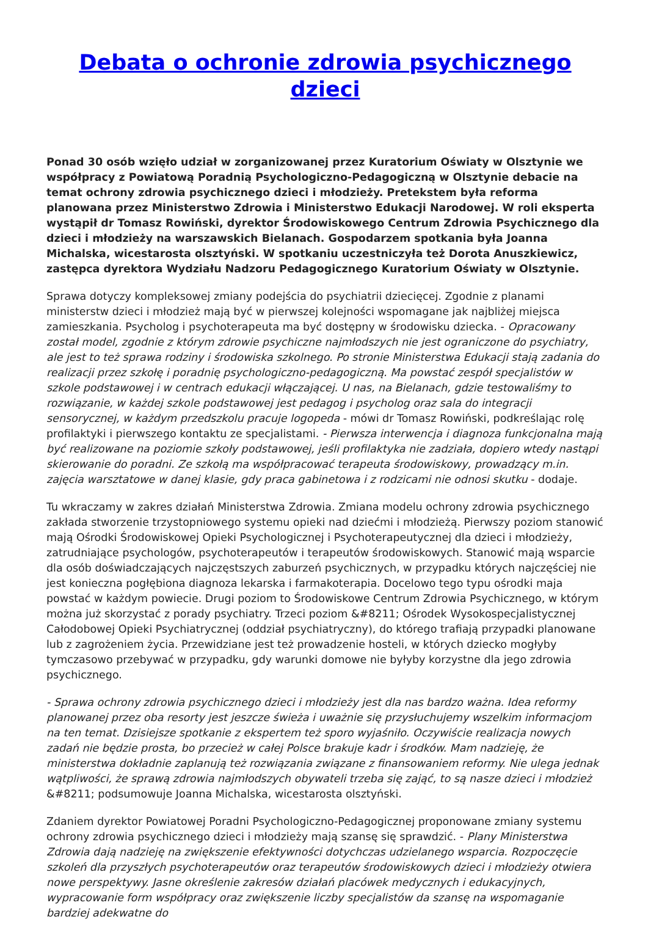Debata o ochronie zdrowia psychicznego dzieci
Ponad 30 osób wzięło udział w zorganizowanej przez Kuratorium Oświaty w Olsztynie we współpracy z Powiatową Poradnią Psychologiczno-Pedagogiczną w Olsztynie debacie na temat ochrony zdrowia psychicznego dzieci i młodzieży. Pretekstem była reforma planowana przez Ministerstwo Zdrowia i Ministerstwo Edukacji Narodowej. W roli eksperta wystąpił dr Tomasz Rowiński, dyrektor Środowiskowego Centrum Zdrowia Psychicznego dla dzieci i młodzieży na warszawskich Bielanach. Gospodarzem spotkania była Joanna Michalska, wicestarosta olsztyński. W spotkaniu uczestniczyła też Dorota Anuszkiewicz, zastępca dyrektora Wydziału Nadzoru Pedagogicznego Kuratorium Oświaty w Olsztynie.
Sprawa dotyczy kompleksowej zmiany podejścia do psychiatrii dziecięcej. Zgodnie z planami ministerstw dzieci i młodzież mają być w pierwszej kolejności wspomagane jak najbliżej miejsca zamieszkania. Psycholog i psychoterapeuta ma być dostępny w środowisku dziecka. - Opracowany został model, zgodnie z którym zdrowie psychiczne najmłodszych nie jest ograniczone do psychiatry, ale jest to też sprawa rodziny i środowiska szkolnego. Po stronie Ministerstwa Edukacji stają zadania do realizacji przez szkołę i poradnię psychologiczno-pedagogiczną. Ma powstać zespół specjalistów w szkole podstawowej i w centrach edukacji włączającej. U nas, na Bielanach, gdzie testowaliśmy to rozwiązanie, w każdej szkole podstawowej jest pedagog i psycholog oraz sala do integracji sensorycznej, w każdym przedszkolu pracuje logopeda - mówi dr Tomasz Rowiński, podkreślając rolę profilaktyki i pierwszego kontaktu ze specjalistami. - Pierwsza interwencja i diagnoza funkcjonalna mają być realizowane na poziomie szkoły podstawowej, jeśli profilaktyka nie zadziała, dopiero wtedy nastąpi skierowanie do poradni. Ze szkołą ma współpracować terapeuta środowiskowy, prowadzący m.in. zajęcia warsztatowe w danej klasie, gdy praca gabinetowa i z rodzicami nie odnosi skutku - dodaje.
Tu wkraczamy w zakres działań Ministerstwa Zdrowia. Zmiana modelu ochrony zdrowia psychicznego zakłada stworzenie trzystopniowego systemu opieki nad dziećmi i młodzieżą. Pierwszy poziom stanowić mają Ośrodki Środowiskowej Opieki Psychologicznej i Psychoterapeutycznej dla dzieci i młodzieży, zatrudniające psychologów, psychoterapeutów i terapeutów środowiskowych. Stanowić mają wsparcie dla osób doświadczających najczęstszych zaburzeń psychicznych, w przypadku których najczęściej nie jest konieczna pogłębiona diagnoza lekarska i farmakoterapia. Docelowo tego typu ośrodki maja powstać w każdym powiecie. Drugi poziom to Środowiskowe Centrum Zdrowia Psychicznego, w którym można już skorzystać z porady psychiatry. Trzeci poziom &#8211; Ośrodek Wysokospecjalistycznej Całodobowej Opieki Psychiatrycznej (oddział psychiatryczny), do którego trafiają przypadki planowane lub z zagrożeniem życia. Przewidziane jest też prowadzenie hosteli, w których dziecko mogłyby tymczasowo przebywać w przypadku, gdy warunki domowe nie byłyby korzystne dla jego zdrowia psychicznego.
- Sprawa ochrony zdrowia psychicznego dzieci i młodzieży jest dla nas bardzo ważna. Idea reformy planowanej przez oba resorty jest jeszcze świeża i uważnie się przysłuchujemy wszelkim informacjom na ten temat. Dzisiejsze spotkanie z ekspertem też sporo wyjaśniło. Oczywiście realizacja nowych zadań nie będzie prosta, bo przecież w całej Polsce brakuje kadr i środków. Mam nadzieję, że ministerstwa dokładnie zaplanują też rozwiązania związane z finansowaniem reformy. Nie ulega jednak wątpliwości, że sprawą zdrowia najmłodszych obywateli trzeba się zająć, to są nasze dzieci i młodzież &#8211; podsumowuje Joanna Michalska, wicestarosta olsztyński.
Zdaniem dyrektor Powiatowej Poradni Psychologiczno-Pedagogicznej proponowane zmiany systemu ochrony zdrowia psychicznego dzieci i młodzieży mają szansę się sprawdzić. - Plany Ministerstwa Zdrowia dają nadzieję na zwiększenie efektywności dotychczas udzielanego wsparcia. Rozpoczęcie szkoleń dla przyszłych psychoterapeutów oraz terapeutów środowiskowych dzieci i młodzieży otwiera nowe perspektywy. Jasne określenie zakresów działań placówek medycznych i edukacyjnych, wypracowanie form współpracy oraz zwiększenie liczby specjalistów da szansę na wspomaganie bardziej adekwatne do